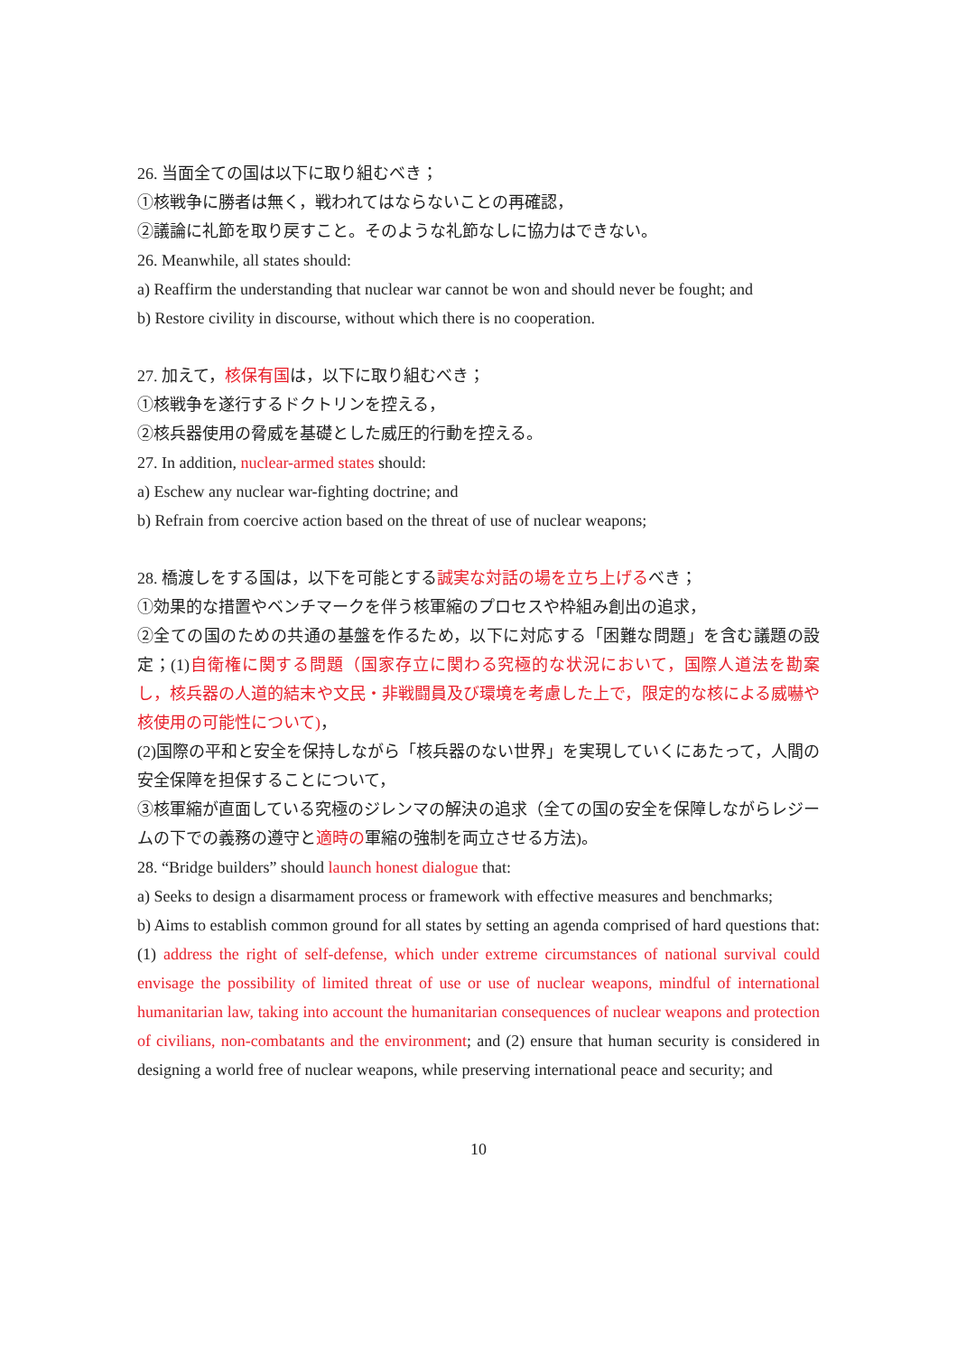26. 当面全ての国は以下に取り組むべき；
①核戦争に勝者は無く，戦われてはならないことの再確認，
②議論に礼節を取り戻すこと。そのような礼節なしに協力はできない。
26. Meanwhile, all states should:
a) Reaffirm the understanding that nuclear war cannot be won and should never be fought; and
b) Restore civility in discourse, without which there is no cooperation.
27. 加えて，核保有国は，以下に取り組むべき；
①核戦争を遂行するドクトリンを控える，
②核兵器使用の脅威を基礎とした威圧的行動を控える。
27. In addition, nuclear-armed states should:
a) Eschew any nuclear war-fighting doctrine; and
b) Refrain from coercive action based on the threat of use of nuclear weapons;
28. 橋渡しをする国は，以下を可能とする誠実な対話の場を立ち上げるべき；
①効果的な措置やベンチマークを伴う核軍縮のプロセスや枠組み創出の追求，
②全ての国のための共通の基盤を作るため，以下に対応する「困難な問題」を含む議題の設定；(1)自衛権に関する問題（国家存立に関わる究極的な状況において，国際人道法を勘案し，核兵器の人道的結末や文民・非戦闘員及び環境を考慮した上で，限定的な核による威嚇や核使用の可能性について)，
(2)国際の平和と安全を保持しながら「核兵器のない世界」を実現していくにあたって，人間の安全保障を担保することについて，
③核軍縮が直面している究極のジレンマの解決の追求（全ての国の安全を保障しながらレジームの下での義務の遵守と適時の軍縮の強制を両立させる方法)。
28. “Bridge builders” should launch honest dialogue that:
a) Seeks to design a disarmament process or framework with effective measures and benchmarks;
b) Aims to establish common ground for all states by setting an agenda comprised of hard questions that: (1) address the right of self-defense, which under extreme circumstances of national survival could envisage the possibility of limited threat of use or use of nuclear weapons, mindful of international humanitarian law, taking into account the humanitarian consequences of nuclear weapons and protection of civilians, non-combatants and the environment; and (2) ensure that human security is considered in designing a world free of nuclear weapons, while preserving international peace and security; and
10